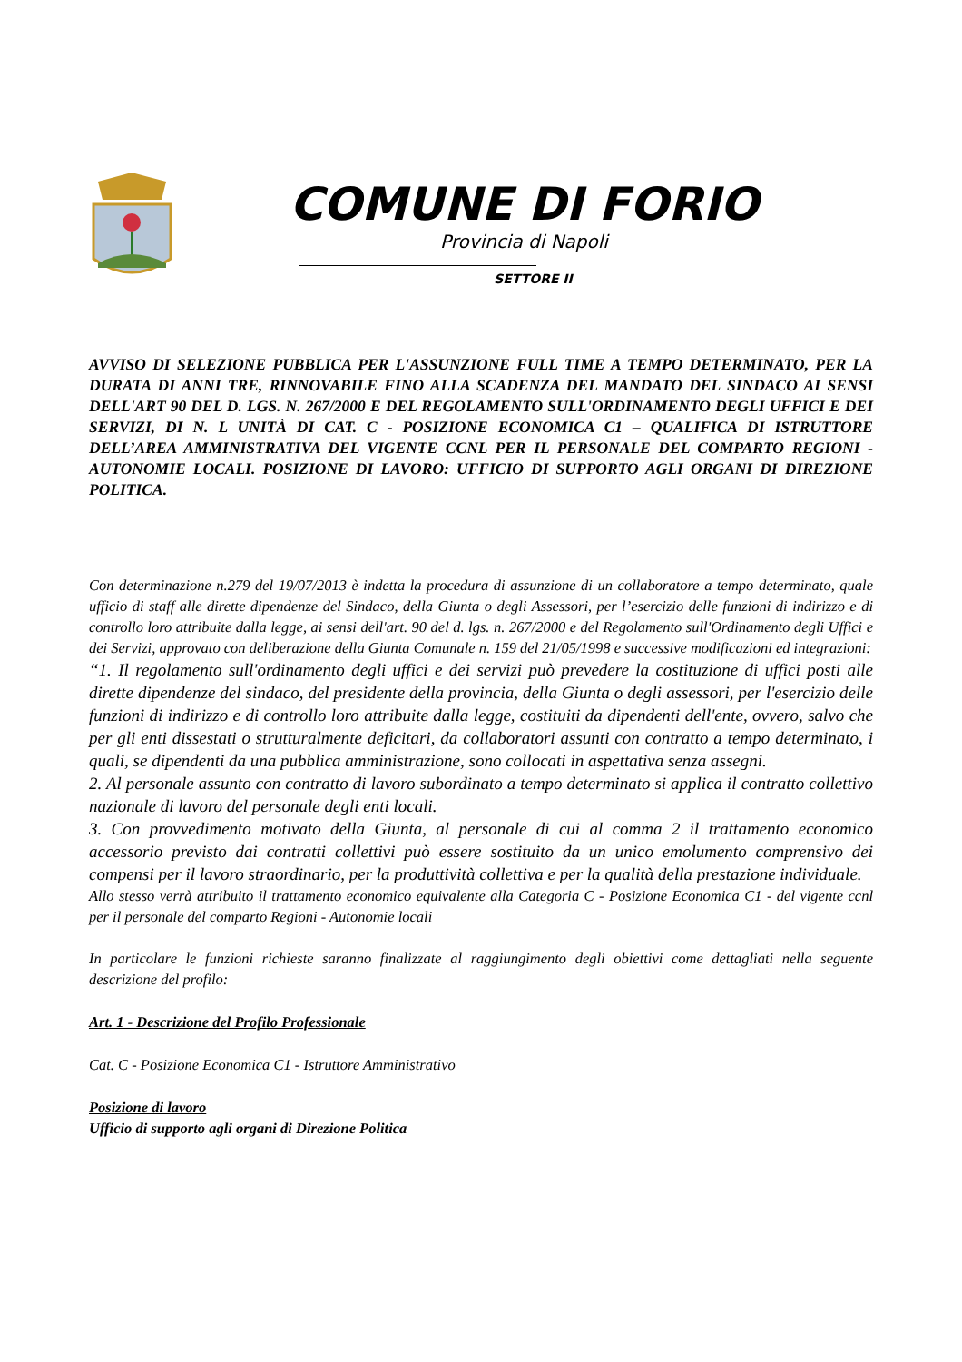COMUNE DI FORIO
Provincia di Napoli
SETTORE II
AVVISO DI SELEZIONE PUBBLICA PER L'ASSUNZIONE FULL TIME A TEMPO DETERMINATO, PER LA DURATA DI ANNI TRE, RINNOVABILE FINO ALLA SCADENZA DEL MANDATO DEL SINDACO AI SENSI DELL'ART 90 DEL D. LGS. N. 267/2000 E DEL REGOLAMENTO SULL'ORDINAMENTO DEGLI UFFICI E DEI SERVIZI, DI N. L UNITÀ DI CAT. C - POSIZIONE ECONOMICA C1 – QUALIFICA DI ISTRUTTORE DELL’AREA AMMINISTRATIVA DEL VIGENTE CCNL PER IL PERSONALE DEL COMPARTO REGIONI - AUTONOMIE LOCALI. POSIZIONE DI LAVORO: UFFICIO DI SUPPORTO AGLI ORGANI DI DIREZIONE POLITICA.
Con determinazione n.279 del 19/07/2013 è indetta la procedura di assunzione di un collaboratore a tempo determinato, quale ufficio di staff alle dirette dipendenze del Sindaco, della Giunta o degli Assessori, per l’esercizio delle funzioni di indirizzo e di controllo loro attribuite dalla legge, ai sensi dell'art. 90 del d. lgs. n. 267/2000 e del Regolamento sull'Ordinamento degli Uffici e dei Servizi, approvato con deliberazione della Giunta Comunale n. 159 del 21/05/1998 e successive modificazioni ed integrazioni:
“1. Il regolamento sull'ordinamento degli uffici e dei servizi può prevedere la costituzione di uffici posti alle dirette dipendenze del sindaco, del presidente della provincia, della Giunta o degli assessori, per l'esercizio delle funzioni di indirizzo e di controllo loro attribuite dalla legge, costituiti da dipendenti dell'ente, ovvero, salvo che per gli enti dissestati o strutturalmente deficitari, da collaboratori assunti con contratto a tempo determinato, i quali, se dipendenti da una pubblica amministrazione, sono collocati in aspettativa senza assegni.
2. Al personale assunto con contratto di lavoro subordinato a tempo determinato si applica il contratto collettivo nazionale di lavoro del personale degli enti locali.
3. Con provvedimento motivato della Giunta, al personale di cui al comma 2 il trattamento economico accessorio previsto dai contratti collettivi può essere sostituito da un unico emolumento comprensivo dei compensi per il lavoro straordinario, per la produttività collettiva e per la qualità della prestazione individuale.
Allo stesso verrà attribuito il trattamento economico equivalente alla Categoria C - Posizione Economica C1 - del vigente ccnl per il personale del comparto Regioni - Autonomie locali
In particolare le funzioni richieste saranno finalizzate al raggiungimento degli obiettivi come dettagliati nella seguente descrizione del profilo:
Art. 1 - Descrizione del Profilo Professionale
Cat. C - Posizione Economica C1 - Istruttore Amministrativo
Posizione di lavoro
Ufficio di supporto agli organi di Direzione Politica